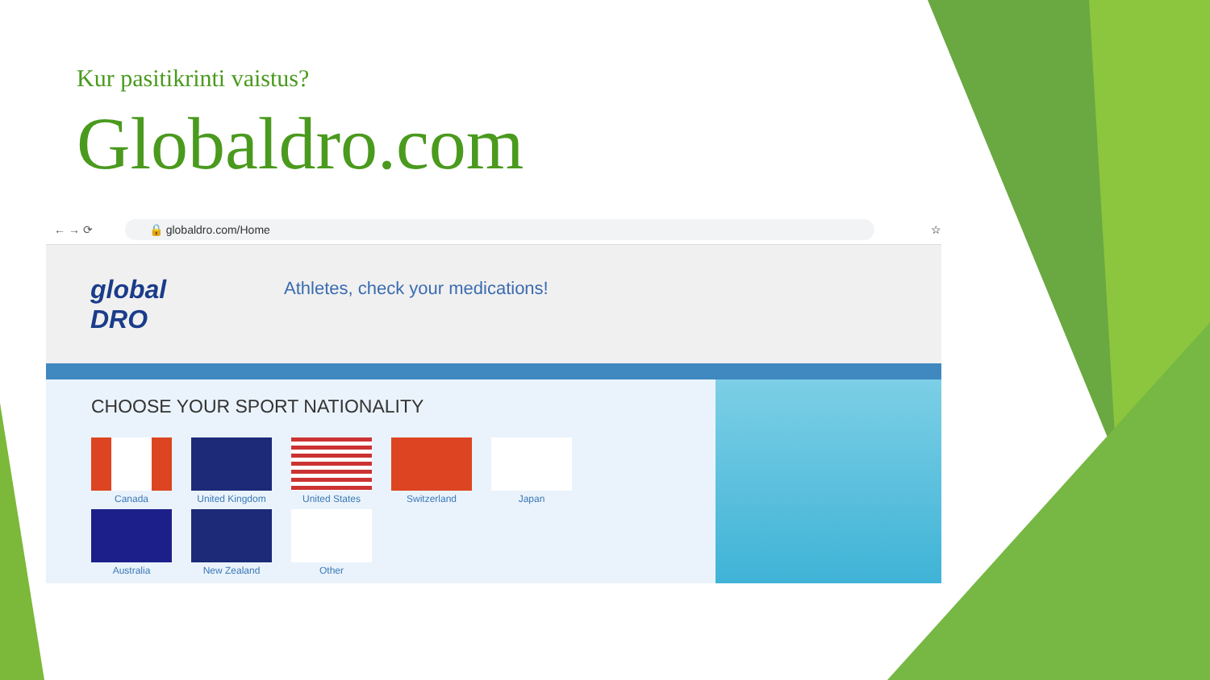Kur pasitikrinti vaistus?
Globaldro.com
← → ⟳ 🔒 globaldro.com/Home ☆
global DRO
Athletes, check your medications!
CHOOSE YOUR SPORT NATIONALITY
Canada
United Kingdom
United States
Switzerland
Japan
Australia
New Zealand
Other